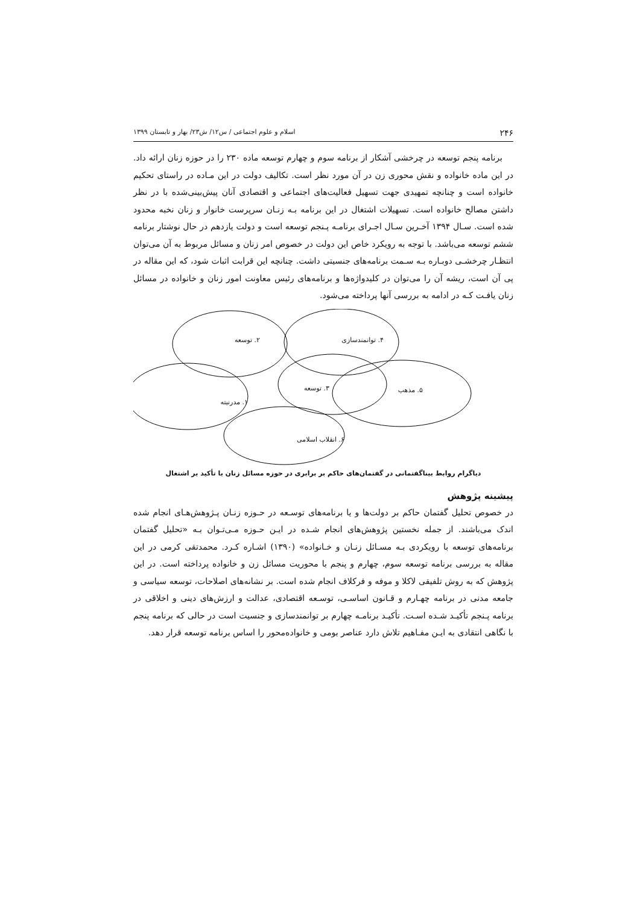۲۴۶ اسلام و علوم اجتماعی / س۱۲/ ش۲۳/ بهار و تابستان ۱۳۹۹
برنامه پنجم توسعه در چرخشی آشکار از برنامه سوم و چهارم توسعه ماده ۲۳۰ را در حوزه زنان ارائه داد. در این ماده خانواده و نقش محوری زن در آن مورد نظر است. تکالیف دولت در این مـاده در راستای تحکیم خانواده است و چنانچه تمهیدی جهت تسهیل فعالیت‌های اجتماعی و اقتصادی آنان پیش‌بینی‌شده با در نظر داشتن مصالح خانواده است. تسهیلات اشتغال در این برنامه بـه زنـان سرپرست خانوار و زنان نخبه محدود شده است. سـال ۱۳۹۴ آخـرین سـال اجـرای برنامـه پـنجم توسعه است و دولت یازدهم در حال نوشتار برنامه ششم توسعه می‌باشد. با توجه به رویکرد خاص این دولت در خصوص امر زنان و مسائل مربوط به آن می‌توان انتظـار چرخشـی دوبـاره بـه سـمت برنامه‌های جنسیتی داشت. چنانچه این قرابت اثبات شود، که این مقاله در پی آن است، ریشه آن را می‌توان در کلیدواژه‌ها و برنامه‌های رئیس معاونت امور زنان و خانواده در مسائل زنان یافـت کـه در ادامه به بررسی آنها پرداخته می‌شود.
۲. توسعه ۴. توانمندسازی
۳. توسعه ۵. مذهب
۱. مدرنیته
۶. انقلاب اسلامی
دیاگرام روابط بیناگفتمانی در گفتمان‌های حاکم بر برابری در حوزه مسائل زنان با تأکید بر اشتغال
پیشینه پژوهش
در خصوص تحلیل گفتمان حاکم بر دولت‌ها و یا برنامه‌های توسـعه در حـوزه زنـان پـژوهش‌هـای انجام شده اندک می‌باشند. از جمله نخستین پژوهش‌های انجام شـده در ایـن حـوزه مـی‌تـوان بـه «تحلیل گفتمان برنامه‌های توسعه با رویکردی بـه مسـائل زنـان و خـانواده» (۱۳۹۰) اشـاره کـرد. محمدتقی کرمی در این مقاله به بررسی برنامه توسعه سوم، چهارم و پنجم با محوریت مسائل زن و خانواده پرداخته است. در این پژوهش که به روش تلفیقی لاکلا و موفه و فرکلاف انجام شده است. بر نشانه‌های اصلاحات، توسعه سیاسی و جامعه مدنی در برنامه چهـارم و قـانون اساسـی، توسـعه اقتصادی، عدالت و ارزش‌های دینی و اخلاقی در برنامه پـنجم تأکیـد شـده اسـت. تأکیـد برنامـه چهارم بر توانمندسازی و جنسیت است در حالی که برنامه پنجم با نگاهی انتقادی به ایـن مفـاهیم تلاش دارد عناصر بومی و خانواده‌محور را اساس برنامه توسعه قرار دهد.